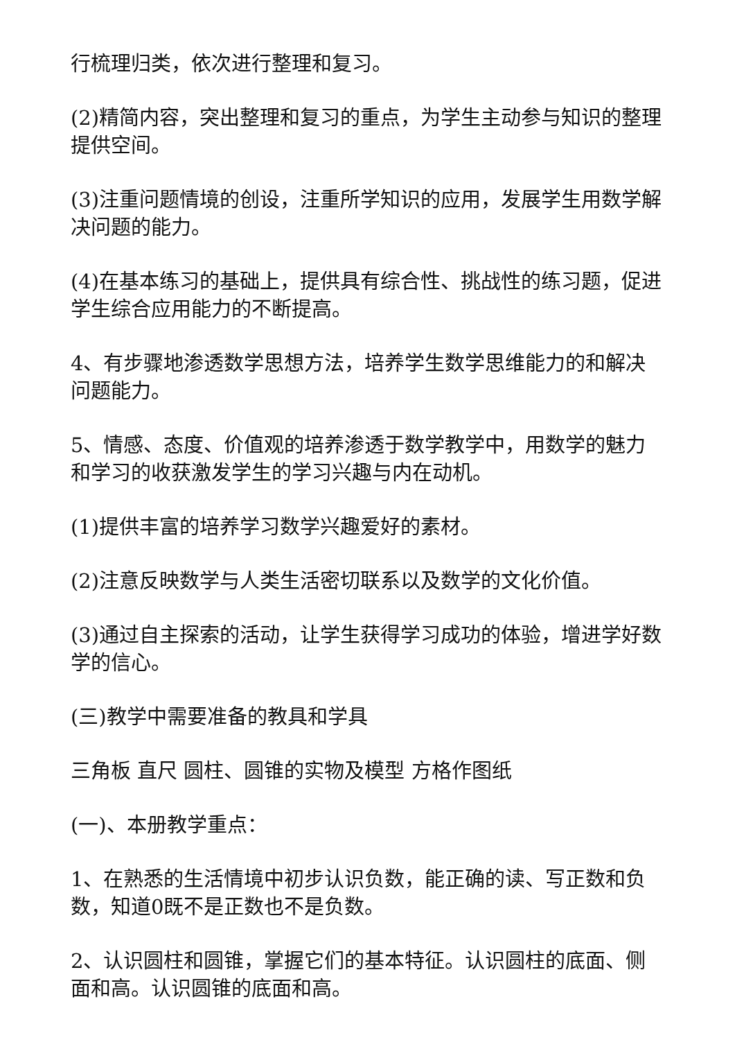行梳理归类，依次进行整理和复习。
(2)精简内容，突出整理和复习的重点，为学生主动参与知识的整理提供空间。
(3)注重问题情境的创设，注重所学知识的应用，发展学生用数学解决问题的能力。
(4)在基本练习的基础上，提供具有综合性、挑战性的练习题，促进学生综合应用能力的不断提高。
4、有步骤地渗透数学思想方法，培养学生数学思维能力的和解决问题能力。
5、情感、态度、价值观的培养渗透于数学教学中，用数学的魅力和学习的收获激发学生的学习兴趣与内在动机。
(1)提供丰富的培养学习数学兴趣爱好的素材。
(2)注意反映数学与人类生活密切联系以及数学的文化价值。
(3)通过自主探索的活动，让学生获得学习成功的体验，增进学好数学的信心。
(三)教学中需要准备的教具和学具
三角板 直尺 圆柱、圆锥的实物及模型 方格作图纸
(一)、本册教学重点：
1、在熟悉的生活情境中初步认识负数，能正确的读、写正数和负数，知道0既不是正数也不是负数。
2、认识圆柱和圆锥，掌握它们的基本特征。认识圆柱的底面、侧面和高。认识圆锥的底面和高。